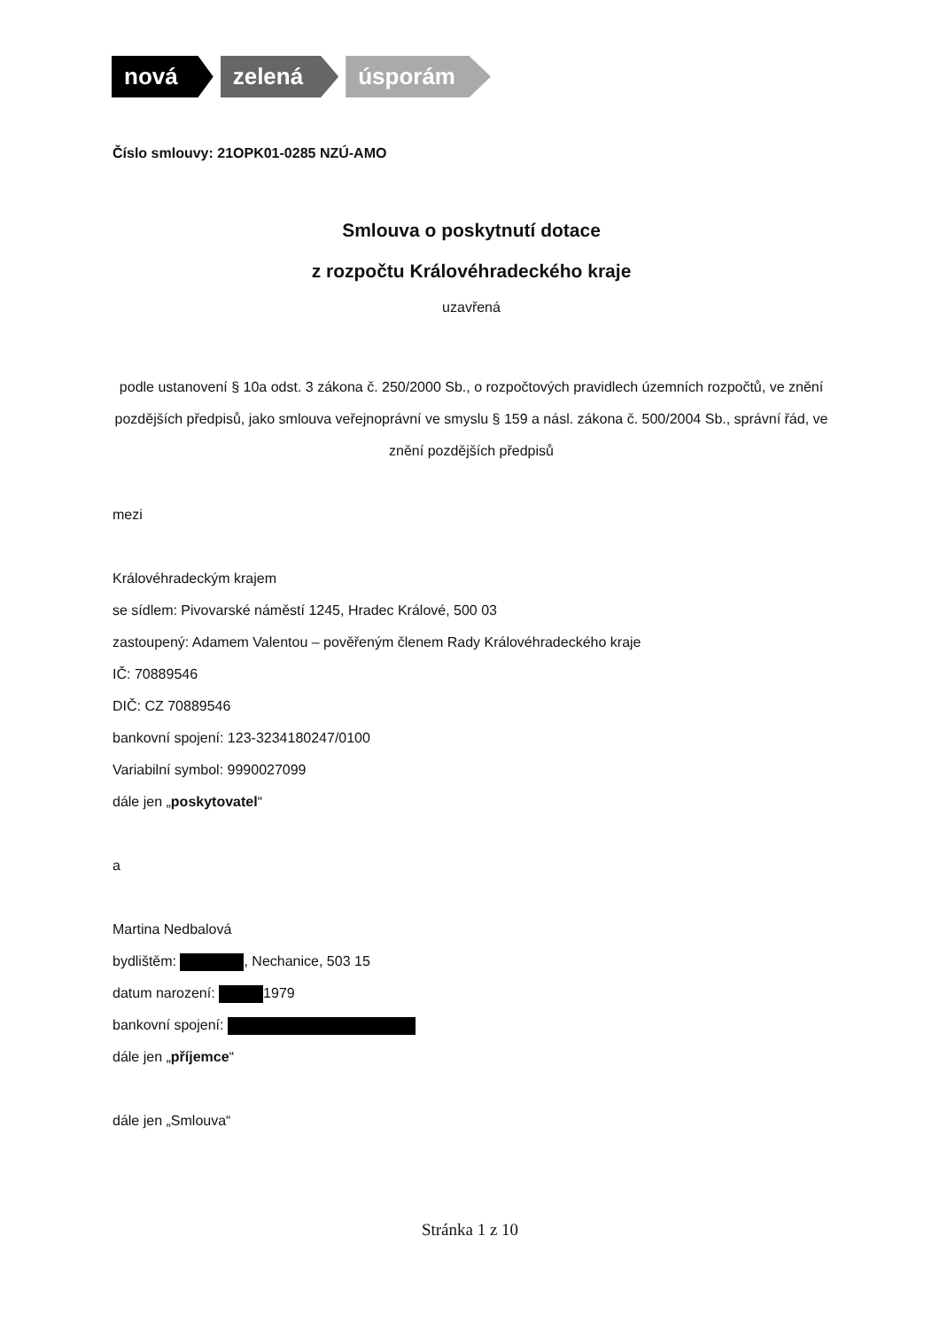nová zelená úsporám
Číslo smlouvy: 21OPK01-0285 NZÚ-AMO
Smlouva o poskytnutí dotace
z rozpočtu Královéhradeckého kraje
uzavřená
podle ustanovení § 10a odst. 3 zákona č. 250/2000 Sb., o rozpočtových pravidlech územních rozpočtů, ve znění pozdějších předpisů, jako smlouva veřejnoprávní ve smyslu § 159 a násl. zákona č. 500/2004 Sb., správní řád, ve znění pozdějších předpisů
mezi
Královéhradeckým krajem
se sídlem: Pivovarské náměstí 1245, Hradec Králové, 500 03
zastoupený: Adamem Valentou – pověřeným členem Rady Královéhradeckého kraje
IČ: 70889546
DIČ: CZ 70889546
bankovní spojení: 123-3234180247/0100
Variabilní symbol: 9990027099
dále jen „poskytovatel“
a
Martina Nedbalová
bydlištěm: , Nechanice, 503 15
datum narození: 1979
bankovní spojení:
dále jen „příjemce“
dále jen „Smlouva“
Stránka 1 z 10